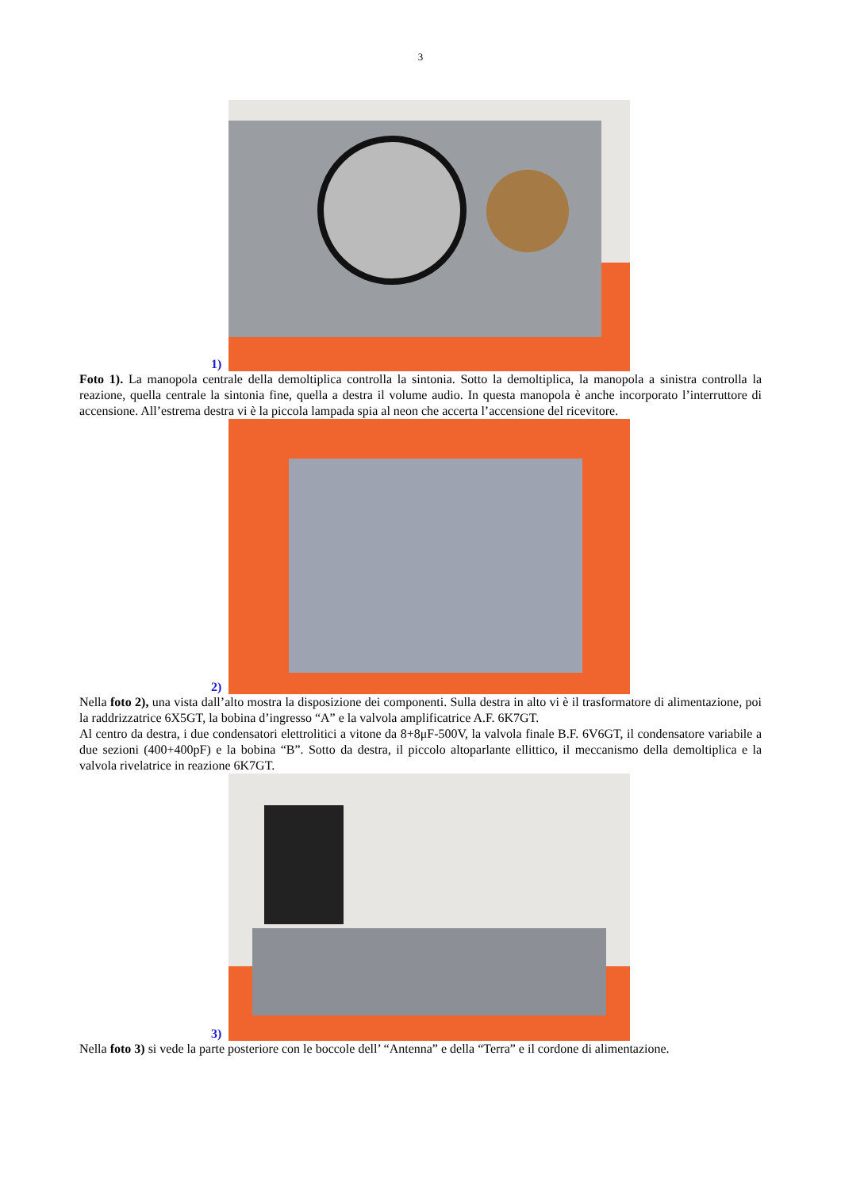3
1)
Foto 1). La manopola centrale della demoltiplica controlla la sintonia. Sotto la demoltiplica, la manopola a sinistra controlla la reazione, quella centrale la sintonia fine, quella a destra il volume audio. In questa manopola è anche incorporato l’interruttore di accensione. All’estrema destra vi è la piccola lampada spia al neon che accerta l’accensione del ricevitore.
2)
Nella foto 2), una vista dall’alto mostra la disposizione dei componenti. Sulla destra in alto vi è il trasformatore di alimentazione, poi la raddrizzatrice 6X5GT, la bobina d’ingresso “A” e la valvola amplificatrice A.F. 6K7GT.
Al centro da destra, i due condensatori elettrolitici a vitone da 8+8μF-500V, la valvola finale B.F. 6V6GT, il condensatore variabile a due sezioni (400+400pF) e la bobina “B”. Sotto da destra, il piccolo altoparlante ellittico, il meccanismo della demoltiplica e la valvola rivelatrice in reazione 6K7GT.
3)
Nella foto 3) si vede la parte posteriore con le boccole dell’ “Antenna” e della “Terra” e il cordone di alimentazione.